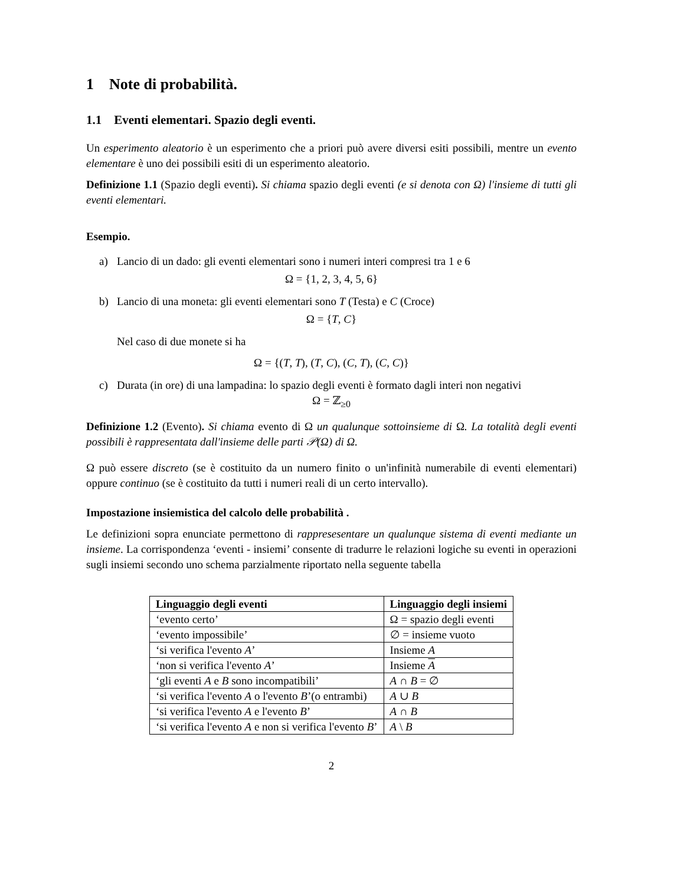1 Note di probabilità.
1.1 Eventi elementari. Spazio degli eventi.
Un esperimento aleatorio è un esperimento che a priori può avere diversi esiti possibili, mentre un evento elementare è uno dei possibili esiti di un esperimento aleatorio.
Definizione 1.1 (Spazio degli eventi). Si chiama spazio degli eventi (e si denota con Ω) l'insieme di tutti gli eventi elementari.
Esempio.
a) Lancio di un dado: gli eventi elementari sono i numeri interi compresi tra 1 e 6
Ω = {1, 2, 3, 4, 5, 6}
b) Lancio di una moneta: gli eventi elementari sono T (Testa) e C (Croce)
Ω = {T, C}
Nel caso di due monete si ha
Ω = {(T, T), (T, C), (C, T), (C, C)}
c) Durata (in ore) di una lampadina: lo spazio degli eventi è formato dagli interi non negativi
Ω = ℤ<sub>≥0</sub>
Definizione 1.2 (Evento). Si chiama evento di Ω un qualunque sottoinsieme di Ω. La totalità degli eventi possibili è rappresentata dall'insieme delle parti 𝒫(Ω) di Ω.
Ω può essere discreto (se è costituito da un numero finito o un'infinità numerabile di eventi elementari) oppure continuo (se è costituito da tutti i numeri reali di un certo intervallo).
Impostazione insiemistica del calcolo delle probabilità .
Le definizioni sopra enunciate permettono di rappresesentare un qualunque sistema di eventi mediante un insieme. La corrispondenza ‘eventi - insiemi’ consente di tradurre le relazioni logiche su eventi in operazioni sugli insiemi secondo uno schema parzialmente riportato nella seguente tabella
| Linguaggio degli eventi | Linguaggio degli insiemi |
| --- | --- |
| ‘evento certo’ | Ω = spazio degli eventi |
| ‘evento impossibile’ | ∅ = insieme vuoto |
| ‘si verifica l'evento A ’ | Insieme A |
| ‘non si verifica l'evento A ’ | Insieme A |
| ‘gli eventi A e B sono incompatibili’ | A ∩ B = ∅ |
| ‘si verifica l'evento A o l'evento B ’(o entrambi) | A ∪ B |
| ‘si verifica l'evento A e l'evento B ’ | A ∩ B |
| ‘si verifica l'evento A e non si verifica l'evento B ’ | A \ B |
2